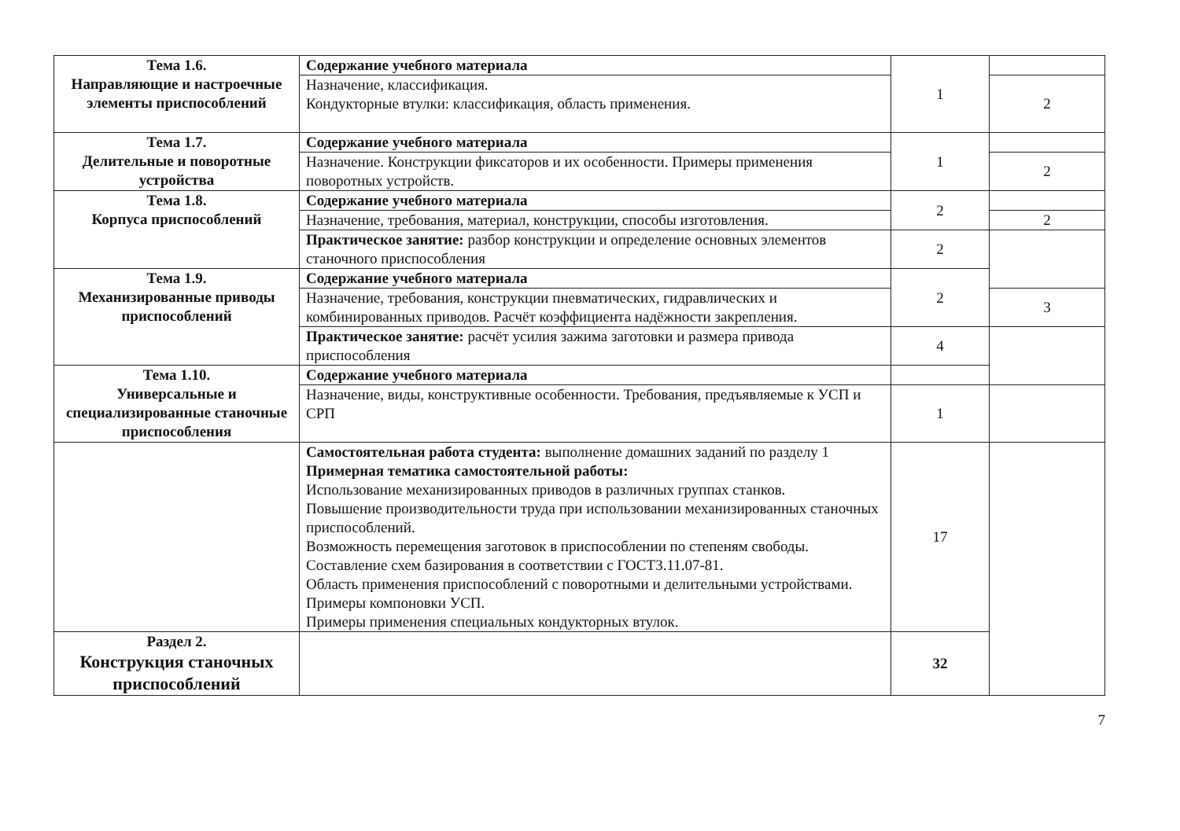| Тема 1.6. Направляющие и настроечные элементы приспособлений | Содержание учебного материала | 1 | |
| | Назначение, классификация. Кондукторные втулки: классификация, область применения. | | 2 |
| Тема 1.7. Делительные и поворотные устройства | Содержание учебного материала | 1 | |
| | Назначение. Конструкции фиксаторов и их особенности. Примеры применения поворотных устройств. | | 2 |
| Тема 1.8. Корпуса приспособлений | Содержание учебного материала | 2 | |
| | Назначение, требования, материал, конструкции, способы изготовления. | | 2 |
| | Практическое занятие: разбор конструкции и определение основных элементов станочного приспособления | 2 | |
| Тема 1.9. Механизированные приводы приспособлений | Содержание учебного материала | 2 | |
| | Назначение, требования, конструкции пневматических, гидравлических и комбинированных приводов. Расчёт коэффициента надёжности закрепления. | | 3 |
| | Практическое занятие: расчёт усилия зажима заготовки и размера привода приспособления | 4 | |
| Тема 1.10. Универсальные и специализированные станочные приспособления | Содержание учебного материала | | |
| | Назначение, виды, конструктивные особенности. Требования, предъявляемые к УСП и СРП | 1 | |
| | Самостоятельная работа студента: выполнение домашних заданий по разделу 1 Примерная тематика самостоятельной работы: Использование механизированных приводов в различных группах станков. Повышение производительности труда при использовании механизированных станочных приспособлений. Возможность перемещения заготовок в приспособлении по степеням свободы. Составление схем базирования в соответствии с ГОСТ3.11.07-81. Область применения приспособлений с поворотными и делительными устройствами. Примеры компоновки УСП. Примеры применения специальных кондукторных втулок. | 17 | |
| Раздел 2. Конструкция станочных приспособлений | | 32 | |
7